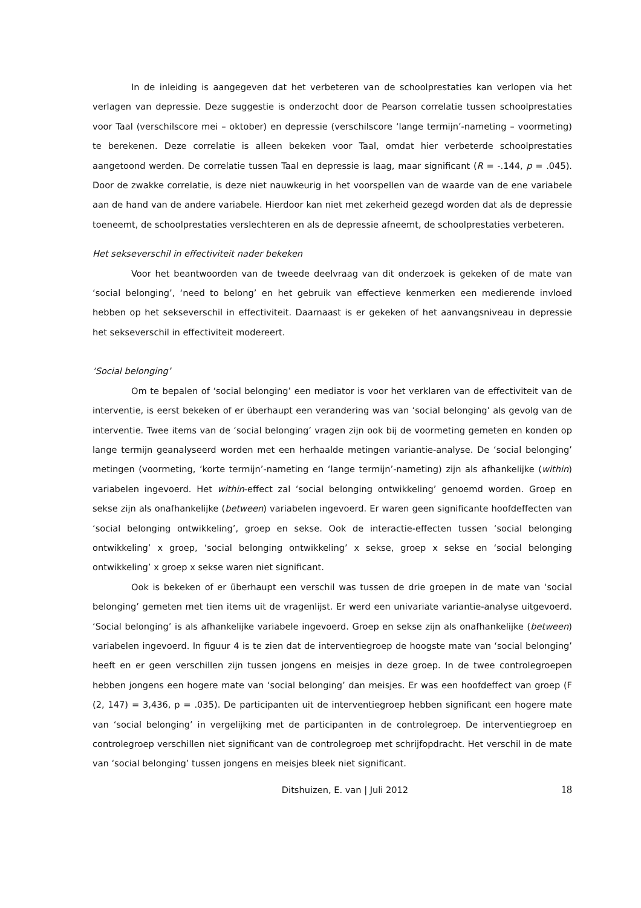In de inleiding is aangegeven dat het verbeteren van de schoolprestaties kan verlopen via het verlagen van depressie. Deze suggestie is onderzocht door de Pearson correlatie tussen schoolprestaties voor Taal (verschilscore mei – oktober) en depressie (verschilscore ‘lange termijn’-nameting – voormeting) te berekenen. Deze correlatie is alleen bekeken voor Taal, omdat hier verbeterde schoolprestaties aangetoond werden. De correlatie tussen Taal en depressie is laag, maar significant (R = -.144, p = .045). Door de zwakke correlatie, is deze niet nauwkeurig in het voorspellen van de waarde van de ene variabele aan de hand van de andere variabele. Hierdoor kan niet met zekerheid gezegd worden dat als de depressie toeneemt, de schoolprestaties verslechteren en als de depressie afneemt, de schoolprestaties verbeteren.
Het sekseverschil in effectiviteit nader bekeken
Voor het beantwoorden van de tweede deelvraag van dit onderzoek is gekeken of de mate van ‘social belonging’, ‘need to belong’ en het gebruik van effectieve kenmerken een medierende invloed hebben op het sekseverschil in effectiviteit. Daarnaast is er gekeken of het aanvangsniveau in depressie het sekseverschil in effectiviteit modereert.
‘Social belonging’
Om te bepalen of ‘social belonging’ een mediator is voor het verklaren van de effectiviteit van de interventie, is eerst bekeken of er überhaupt een verandering was van ‘social belonging’ als gevolg van de interventie. Twee items van de ‘social belonging’ vragen zijn ook bij de voormeting gemeten en konden op lange termijn geanalyseerd worden met een herhaalde metingen variantie-analyse. De ‘social belonging’ metingen (voormeting, ‘korte termijn’-nameting en ‘lange termijn’-nameting) zijn als afhankelijke (within) variabelen ingevoerd. Het within-effect zal ‘social belonging ontwikkeling’ genoemd worden. Groep en sekse zijn als onafhankelijke (between) variabelen ingevoerd. Er waren geen significante hoofdeffecten van ‘social belonging ontwikkeling’, groep en sekse. Ook de interactie-effecten tussen ‘social belonging ontwikkeling’ x groep, ‘social belonging ontwikkeling’ x sekse, groep x sekse en ‘social belonging ontwikkeling’ x groep x sekse waren niet significant.
Ook is bekeken of er überhaupt een verschil was tussen de drie groepen in de mate van ‘social belonging’ gemeten met tien items uit de vragenlijst. Er werd een univariate variantie-analyse uitgevoerd. ‘Social belonging’ is als afhankelijke variabele ingevoerd. Groep en sekse zijn als onafhankelijke (between) variabelen ingevoerd. In figuur 4 is te zien dat de interventiegroep de hoogste mate van ‘social belonging’ heeft en er geen verschillen zijn tussen jongens en meisjes in deze groep. In de twee controlegroepen hebben jongens een hogere mate van ‘social belonging’ dan meisjes. Er was een hoofdeffect van groep (F (2, 147) = 3,436, p = .035). De participanten uit de interventiegroep hebben significant een hogere mate van ‘social belonging’ in vergelijking met de participanten in de controlegroep. De interventiegroep en controlegroep verschillen niet significant van de controlegroep met schrijfopdracht. Het verschil in de mate van ‘social belonging’ tussen jongens en meisjes bleek niet significant.
Ditshuizen, E. van | Juli 2012 18